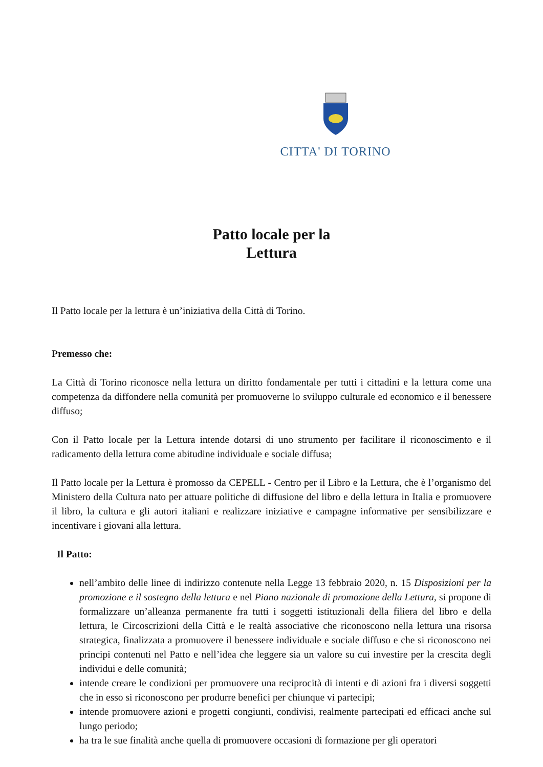CITTA' DI TORINO
Patto locale per la
Lettura
Il Patto locale per la lettura è un’iniziativa della Città di Torino.
Premesso che:
La Città di Torino riconosce nella lettura un diritto fondamentale per tutti i cittadini e la lettura come una competenza da diffondere nella comunità per promuoverne lo sviluppo culturale ed economico e il benessere diffuso;
Con il Patto locale per la Lettura intende dotarsi di uno strumento per facilitare il riconoscimento e il radicamento della lettura come abitudine individuale e sociale diffusa;
Il Patto locale per la Lettura è promosso da CEPELL - Centro per il Libro e la Lettura, che è l’organismo del Ministero della Cultura nato per attuare politiche di diffusione del libro e della lettura in Italia e promuovere il libro, la cultura e gli autori italiani e realizzare iniziative e campagne informative per sensibilizzare e incentivare i giovani alla lettura.
Il Patto:
nell’ambito delle linee di indirizzo contenute nella Legge 13 febbraio 2020, n. 15 Disposizioni per la promozione e il sostegno della lettura e nel Piano nazionale di promozione della Lettura, si propone di formalizzare un’alleanza permanente fra tutti i soggetti istituzionali della filiera del libro e della lettura, le Circoscrizioni della Città e le realtà associative che riconoscono nella lettura una risorsa strategica, finalizzata a promuovere il benessere individuale e sociale diffuso e che si riconoscono nei principi contenuti nel Patto e nell’idea che leggere sia un valore su cui investire per la crescita degli individui e delle comunità;
intende creare le condizioni per promuovere una reciprocità di intenti e di azioni fra i diversi soggetti che in esso si riconoscono per produrre benefici per chiunque vi partecipi;
intende promuovere azioni e progetti congiunti, condivisi, realmente partecipati ed efficaci anche sul lungo periodo;
ha tra le sue finalità anche quella di promuovere occasioni di formazione per gli operatori